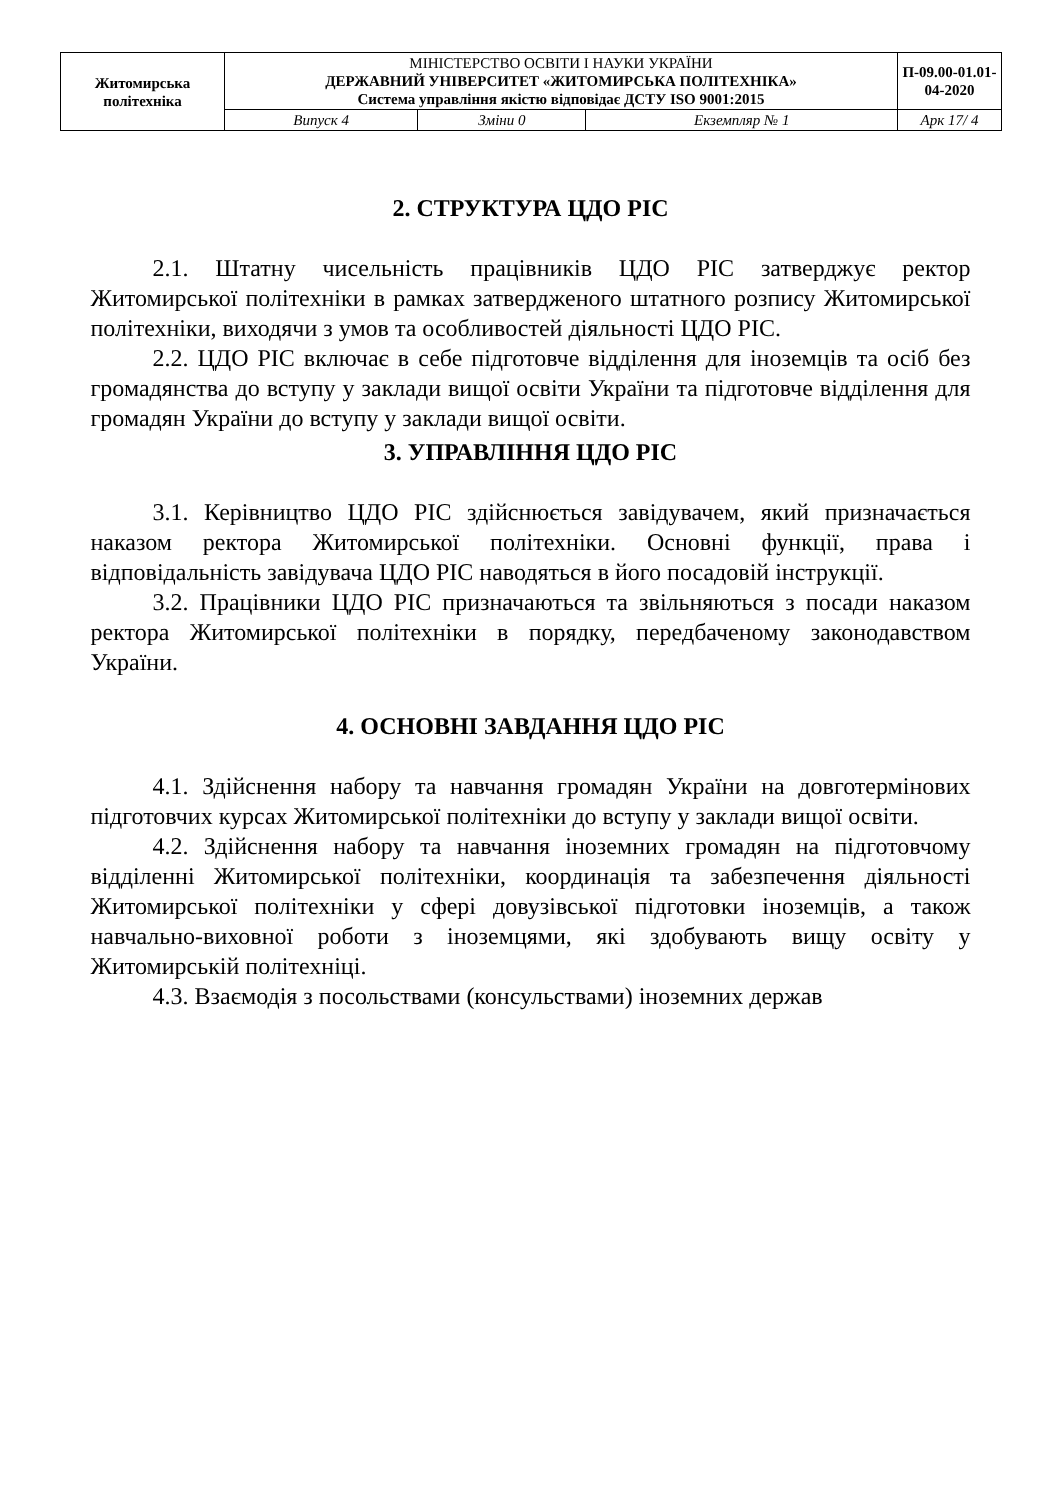| Житомирська політехніка | МІНІСТЕРСТВО ОСВІТИ І НАУКИ УКРАЇНИ ДЕРЖАВНИЙ УНІВЕРСИТЕТ «ЖИТОМИРСЬКА ПОЛІТЕХНІКА» Система управління якістю відповідає ДСТУ ISO 9001:2015 | | | П-09.00-01.01-04-2020 |
| | Випуск 4 | Зміни 0 | Екземпляр № 1 | Арк 17/ 4 |
2. СТРУКТУРА ЦДО РІС
2.1. Штатну чисельність працівників ЦДО РІС затверджує ректор Житомирської політехніки в рамках затвердженого штатного розпису Житомирської політехніки, виходячи з умов та особливостей діяльності ЦДО РІС.
2.2. ЦДО РІС включає в себе підготовче відділення для іноземців та осіб без громадянства до вступу у заклади вищої освіти України та підготовче відділення для громадян України до вступу у заклади вищої освіти.
3. УПРАВЛІННЯ ЦДО РІС
3.1. Керівництво ЦДО РІС здійснюється завідувачем, який призначається наказом ректора Житомирської політехніки. Основні функції, права і відповідальність завідувача ЦДО РІС наводяться в його посадовій інструкції.
3.2. Працівники ЦДО РІС призначаються та звільняються з посади наказом ректора Житомирської політехніки в порядку, передбаченому законодавством України.
4. ОСНОВНІ ЗАВДАННЯ ЦДО РІС
4.1. Здійснення набору та навчання громадян України на довготермінових підготовчих курсах Житомирської політехніки до вступу у заклади вищої освіти.
4.2. Здійснення набору та навчання іноземних громадян на підготовчому відділенні Житомирської політехніки, координація та забезпечення діяльності Житомирської політехніки у сфері довузівської підготовки іноземців, а також навчально-виховної роботи з іноземцями, які здобувають вищу освіту у Житомирській політехніці.
4.3. Взаємодія з посольствами (консульствами) іноземних держав